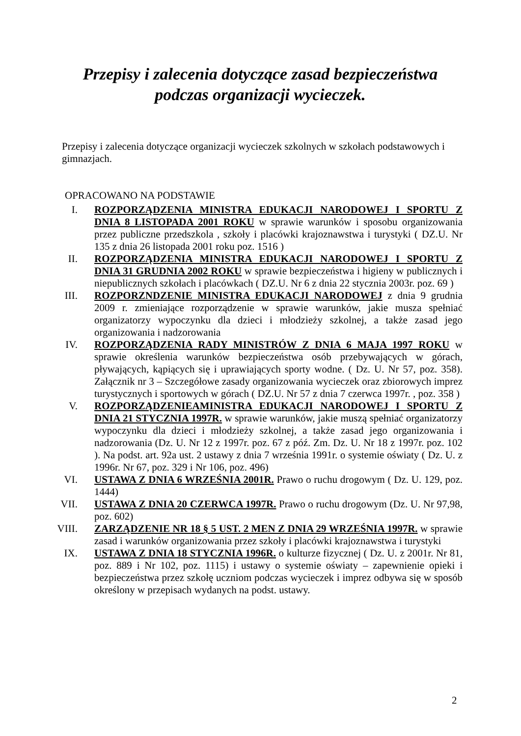Przepisy i zalecenia dotyczące zasad bezpieczeństwa podczas organizacji wycieczek.
Przepisy i zalecenia dotyczące organizacji wycieczek szkolnych w szkołach podstawowych i gimnazjach.
OPRACOWANO NA PODSTAWIE
I. ROZPORZĄDZENIA MINISTRA EDUKACJI NARODOWEJ I SPORTU Z DNIA 8 LISTOPADA 2001 ROKU w sprawie warunków i sposobu organizowania przez publiczne przedszkola , szkoły i placówki krajoznawstwa i turystyki ( DZ.U. Nr 135 z dnia 26 listopada 2001 roku poz. 1516 )
II. ROZPORZĄDZENIA MINISTRA EDUKACJI NARODOWEJ I SPORTU Z DNIA 31 GRUDNIA 2002 ROKU w sprawie bezpieczeństwa i higieny w publicznych i niepublicznych szkołach i placówkach ( DZ.U. Nr 6 z dnia 22 stycznia 2003r. poz. 69 )
III. ROZPORZNDZENIE MINISTRA EDUKACJI NARODOWEJ z dnia 9 grudnia 2009 r. zmieniające rozporządzenie w sprawie warunków, jakie musza spełniać organizatorzy wypoczynku dla dzieci i młodzieży szkolnej, a także zasad jego organizowania i nadzorowania
IV. ROZPORZĄDZENIA RADY MINISTRÓW Z DNIA 6 MAJA 1997 ROKU w sprawie określenia warunków bezpieczeństwa osób przebywających w górach, pływających, kąpiących się i uprawiających sporty wodne. ( Dz. U. Nr 57, poz. 358). Załącznik nr 3 – Szczegółowe zasady organizowania wycieczek oraz zbiorowych imprez turystycznych i sportowych w górach ( DZ.U. Nr 57 z dnia 7 czerwca 1997r. , poz. 358 )
V. ROZPORZĄDZENIEAMINISTRA EDUKACJI NARODOWEJ I SPORTU Z DNIA 21 STYCZNIA 1997R. w sprawie warunków, jakie muszą spełniać organizatorzy wypoczynku dla dzieci i młodzieży szkolnej, a także zasad jego organizowania i nadzorowania (Dz. U. Nr 12 z 1997r. poz. 67 z póź. Zm. Dz. U. Nr 18 z 1997r. poz. 102 ). Na podst. art. 92a ust. 2 ustawy z dnia 7 września 1991r. o systemie oświaty ( Dz. U. z 1996r. Nr 67, poz. 329 i Nr 106, poz. 496)
VI. USTAWA Z DNIA 6 WRZEŚNIA 2001R. Prawo o ruchu drogowym ( Dz. U. 129, poz. 1444)
VII. USTAWA Z DNIA 20 CZERWCA 1997R. Prawo o ruchu drogowym (Dz. U. Nr 97,98, poz. 602)
VIII. ZARZĄDZENIE NR 18 § 5 UST. 2 MEN Z DNIA 29 WRZEŚNIA 1997R. w sprawie zasad i warunków organizowania przez szkoły i placówki krajoznawstwa i turystyki
IX. USTAWA Z DNIA 18 STYCZNIA 1996R. o kulturze fizycznej ( Dz. U. z 2001r. Nr 81, poz. 889 i Nr 102, poz. 1115) i ustawy o systemie oświaty – zapewnienie opieki i bezpieczeństwa przez szkołę uczniom podczas wycieczek i imprez odbywa się w sposób określony w przepisach wydanych na podst. ustawy.
2